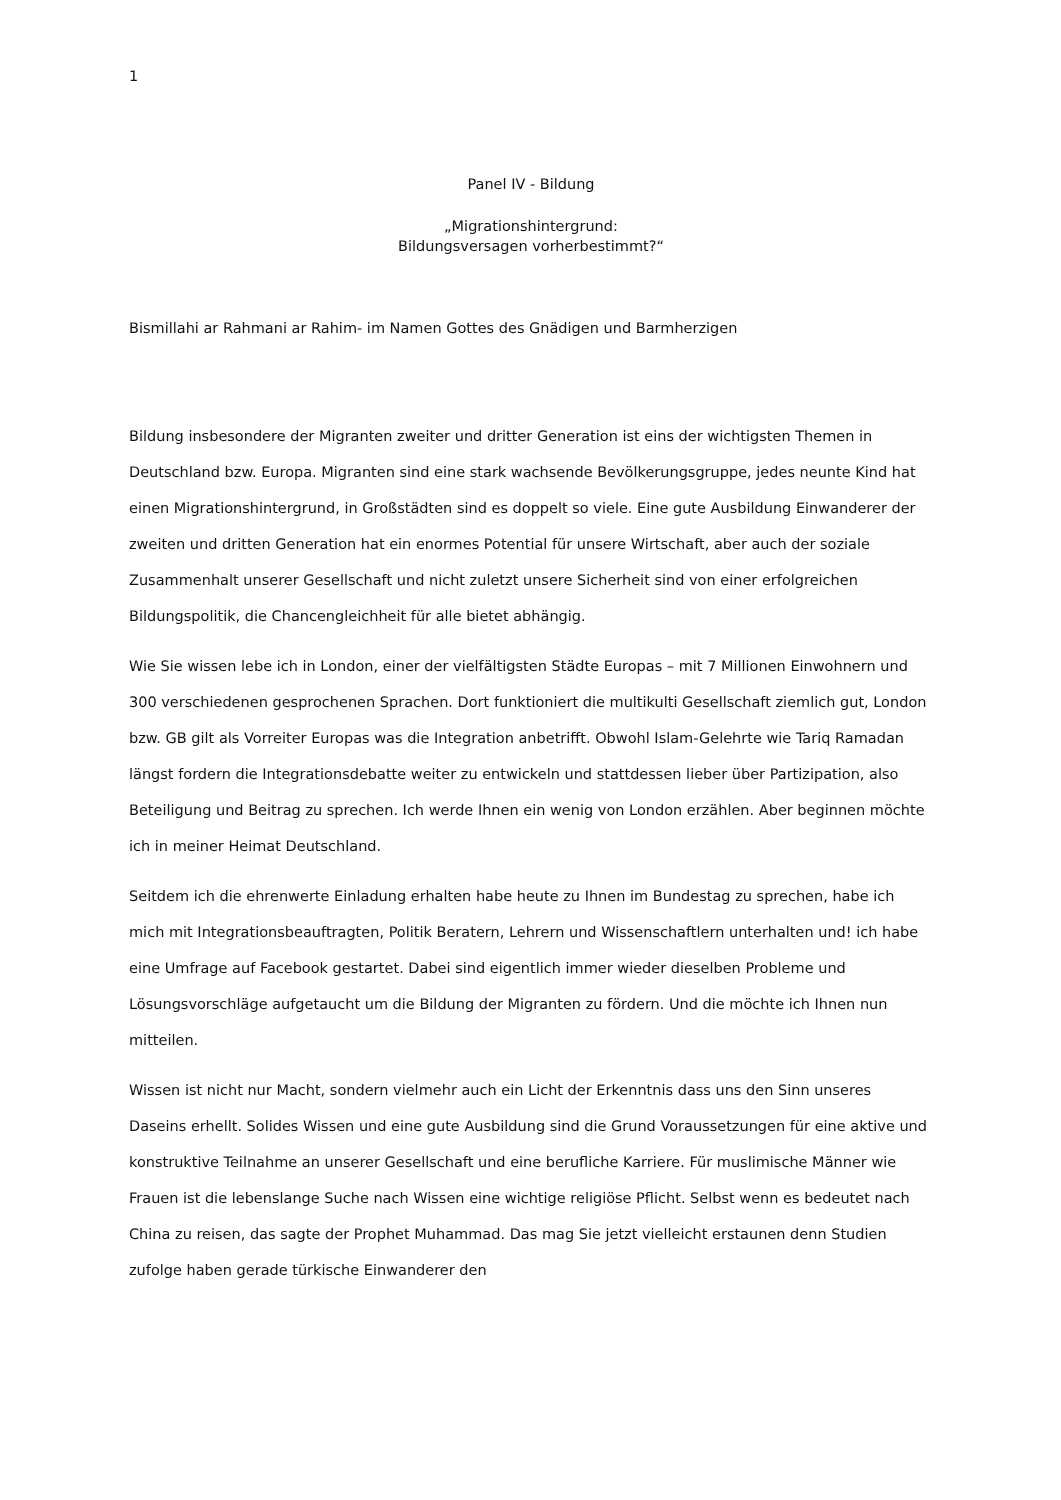1
Panel IV - Bildung
„Migrationshintergrund:
Bildungsversagen vorherbestimmt?“
Bismillahi ar Rahmani ar Rahim- im Namen Gottes des Gnädigen und Barmherzigen
Bildung insbesondere der Migranten zweiter und dritter Generation ist eins der wichtigsten Themen in Deutschland bzw. Europa. Migranten sind eine stark wachsende Bevölkerungsgruppe, jedes neunte Kind hat einen Migrationshintergrund, in Großstädten sind es doppelt so viele. Eine gute Ausbildung Einwanderer der zweiten und dritten Generation hat ein enormes Potential für unsere Wirtschaft, aber auch der soziale Zusammenhalt unserer Gesellschaft und nicht zuletzt unsere Sicherheit sind von einer erfolgreichen Bildungspolitik, die Chancengleichheit für alle bietet abhängig.
Wie Sie wissen lebe ich in London, einer der vielfältigsten Städte Europas – mit 7 Millionen Einwohnern und 300 verschiedenen gesprochenen Sprachen. Dort funktioniert die multikulti Gesellschaft ziemlich gut, London bzw. GB gilt als Vorreiter Europas was die Integration anbetrifft. Obwohl Islam-Gelehrte wie Tariq Ramadan längst fordern die Integrationsdebatte weiter zu entwickeln und stattdessen lieber über Partizipation, also Beteiligung und Beitrag zu sprechen. Ich werde Ihnen ein wenig von London erzählen. Aber beginnen möchte ich in meiner Heimat Deutschland.
Seitdem ich die ehrenwerte Einladung erhalten habe heute zu Ihnen im Bundestag zu sprechen, habe ich mich mit Integrationsbeauftragten, Politik Beratern, Lehrern und Wissenschaftlern unterhalten und! ich habe eine Umfrage auf Facebook gestartet. Dabei sind eigentlich immer wieder dieselben Probleme und Lösungsvorschläge aufgetaucht um die Bildung der Migranten zu fördern. Und die möchte ich Ihnen nun mitteilen.
Wissen ist nicht nur Macht, sondern vielmehr auch ein Licht der Erkenntnis dass uns den Sinn unseres Daseins erhellt. Solides Wissen und eine gute Ausbildung sind die Grund Voraussetzungen für eine aktive und konstruktive Teilnahme an unserer Gesellschaft und eine berufliche Karriere. Für muslimische Männer wie Frauen ist die lebenslange Suche nach Wissen eine wichtige religiöse Pflicht. Selbst wenn es bedeutet nach China zu reisen, das sagte der Prophet Muhammad. Das mag Sie jetzt vielleicht erstaunen denn Studien zufolge haben gerade türkische Einwanderer den